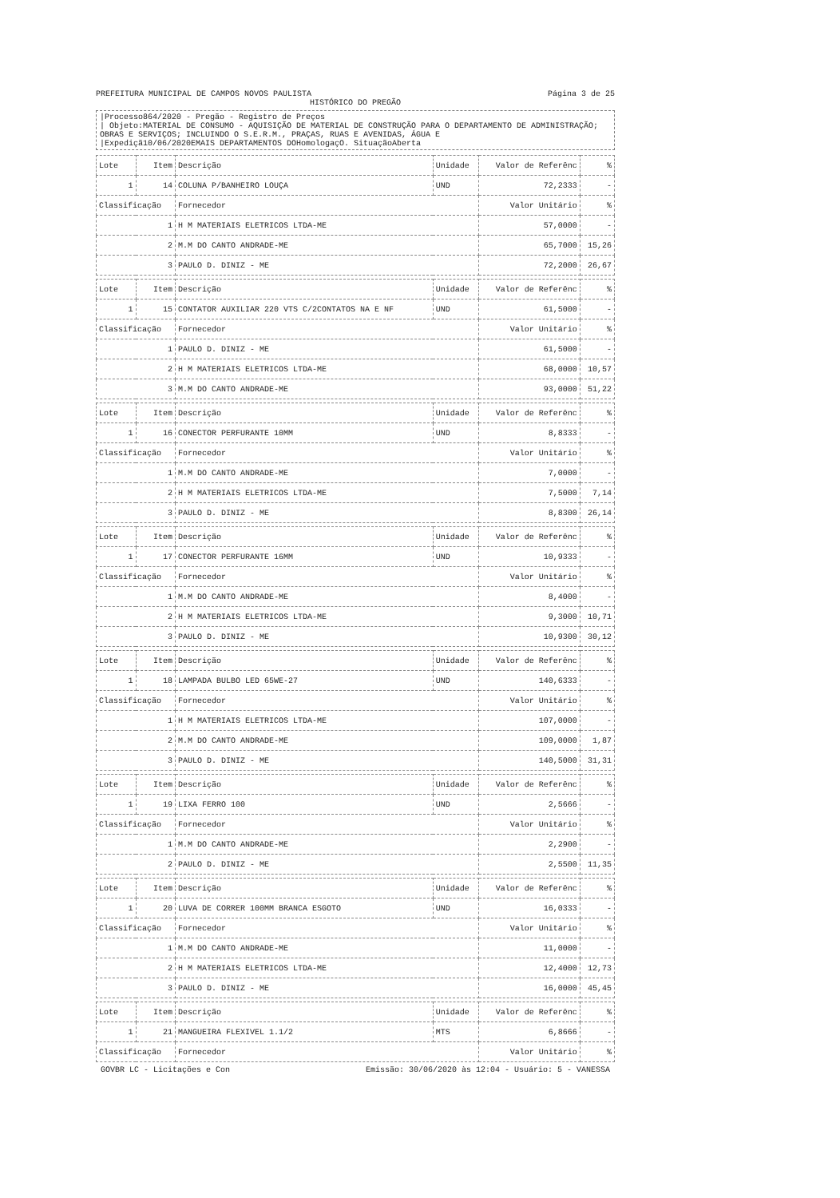PREFEITURA MUNICIPAL DE CAMPOS NOVOS PAULISTA
Página 3 de 25
HISTÓRICO DO PREGÃO
|Processo864/2020 - Pregão - Registro de Preços
| Objeto:MATERIAL DE CONSUMO - AQUISIÇÃO DE MATERIAL DE CONSTRUÇÃO PARA O DEPARTAMENTO DE ADMINISTRAÇÃO; OBRAS E SERVIÇOS; INCLUINDO O S.E.R.M., PRAÇAS, RUAS E AVENIDAS, ÁGUA E
|Expediçã10/06/2020EMAIS DEPARTAMENTOS DOHomologaçO. SituaçãoAberta
| Lote | Item | Descrição | Unidade | Valor de Referênc | % |
| --- | --- | --- | --- | --- | --- |
| 1 | 14 | COLUNA P/BANHEIRO LOUÇA | UND | 72,2333 | - |
| Classificação | | Fornecedor | | Valor Unitário | % |
| 1 | | H M MATERIAIS ELETRICOS LTDA-ME | | 57,0000 | - |
| 2 | | M.M DO CANTO ANDRADE-ME | | 65,7000 | 15,26 |
| 3 | | PAULO D. DINIZ - ME | | 72,2000 | 26,67 |
| Lote | Item | Descrição | Unidade | Valor de Referênc | % |
| 1 | 15 | CONTATOR AUXILIAR 220 VTS C/2CONTATOS NA E NF | UND | 61,5000 | - |
| Classificação | | Fornecedor | | Valor Unitário | % |
| 1 | | PAULO D. DINIZ - ME | | 61,5000 | - |
| 2 | | H M MATERIAIS ELETRICOS LTDA-ME | | 68,0000 | 10,57 |
| 3 | | M.M DO CANTO ANDRADE-ME | | 93,0000 | 51,22 |
| Lote | Item | Descrição | Unidade | Valor de Referênc | % |
| 1 | 16 | CONECTOR PERFURANTE 10MM | UND | 8,8333 | - |
| Classificação | | Fornecedor | | Valor Unitário | % |
| 1 | | M.M DO CANTO ANDRADE-ME | | 7,0000 | - |
| 2 | | H M MATERIAIS ELETRICOS LTDA-ME | | 7,5000 | 7,14 |
| 3 | | PAULO D. DINIZ - ME | | 8,8300 | 26,14 |
| Lote | Item | Descrição | Unidade | Valor de Referênc | % |
| 1 | 17 | CONECTOR PERFURANTE 16MM | UND | 10,9333 | - |
| Classificação | | Fornecedor | | Valor Unitário | % |
| 1 | | M.M DO CANTO ANDRADE-ME | | 8,4000 | - |
| 2 | | H M MATERIAIS ELETRICOS LTDA-ME | | 9,3000 | 10,71 |
| 3 | | PAULO D. DINIZ - ME | | 10,9300 | 30,12 |
| Lote | Item | Descrição | Unidade | Valor de Referênc | % |
| 1 | 18 | LAMPADA BULBO LED 65WE-27 | UND | 140,6333 | - |
| Classificação | | Fornecedor | | Valor Unitário | % |
| 1 | | H M MATERIAIS ELETRICOS LTDA-ME | | 107,0000 | - |
| 2 | | M.M DO CANTO ANDRADE-ME | | 109,0000 | 1,87 |
| 3 | | PAULO D. DINIZ - ME | | 140,5000 | 31,31 |
| Lote | Item | Descrição | Unidade | Valor de Referênc | % |
| 1 | 19 | LIXA FERRO 100 | UND | 2,5666 | - |
| Classificação | | Fornecedor | | Valor Unitário | % |
| 1 | | M.M DO CANTO ANDRADE-ME | | 2,2900 | - |
| 2 | | PAULO D. DINIZ - ME | | 2,5500 | 11,35 |
| Lote | Item | Descrição | Unidade | Valor de Referênc | % |
| 1 | 20 | LUVA DE CORRER 100MM BRANCA ESGOTO | UND | 16,0333 | - |
| Classificação | | Fornecedor | | Valor Unitário | % |
| 1 | | M.M DO CANTO ANDRADE-ME | | 11,0000 | - |
| 2 | | H M MATERIAIS ELETRICOS LTDA-ME | | 12,4000 | 12,73 |
| 3 | | PAULO D. DINIZ - ME | | 16,0000 | 45,45 |
| Lote | Item | Descrição | Unidade | Valor de Referênc | % |
| 1 | 21 | MANGUEIRA FLEXIVEL 1.1/2 | MTS | 6,8666 | - |
| Classificação | | Fornecedor | | Valor Unitário | % |
GOVBR LC - Licitações e Con Emissão: 30/06/2020 às 12:04 - Usuário: 5 - VANESSA